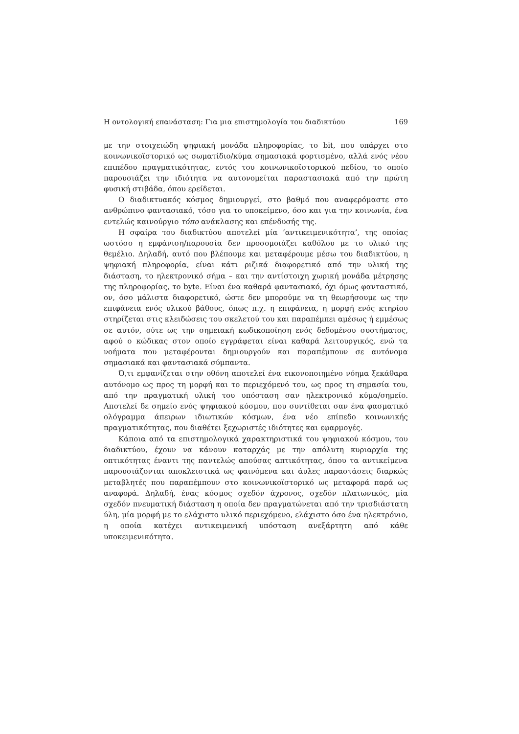Η οντολογική επανάσταση: Για μια επιστημολογία του διαδικτύου 169
με την στοιχειώδη ψηφιακή μονάδα πληροφορίας, το bit, που υπάρχει στο κοινωνικοϊστορικό ως σωματίδιο/κύμα σημασιακά φορτισμένο, αλλά ενός νέου επιπέδου πραγματικότητας, εντός του κοινωνικοϊστορικού πεδίου, το οποίο παρουσιάζει την ιδιότητα να αυτονομείται παραστασιακά από την πρώτη φυσική στιβάδα, όπου ερείδεται.
Ο διαδικτυακός κόσμος δημιουργεί, στο βαθμό που αναφερόμαστε στο ανθρώπινο φαντασιακό, τόσο για το υποκείμενο, όσο και για την κοινωνία, ένα εντελώς καινούργιο τόπο ανάκλασης και επένδυσής της.
Η σφαίρα του διαδικτύου αποτελεί μία ‘αντικειμενικότητα’, της οποίας ωστόσο η εμφάνιση/παρουσία δεν προσομοιάζει καθόλου με το υλικό της θεμέλιο. Δηλαδή, αυτό που βλέπουμε και μεταφέρουμε μέσω του διαδικτύου, η ψηφιακή πληροφορία, είναι κάτι ριζικά διαφορετικό από την υλική της διάσταση, το ηλεκτρονικό σήμα – και την αντίστοιχη χωρική μονάδα μέτρησης της πληροφορίας, το byte. Είναι ένα καθαρά φαντασιακό, όχι όμως φανταστικό, ον, όσο μάλιστα διαφορετικό, ώστε δεν μπορούμε να τη θεωρήσουμε ως την επιφάνεια ενός υλικού βάθους, όπως π.χ. η επιφάνεια, η μορφή ενός κτηρίου στηρίζεται στις κλειδώσεις του σκελετού του και παραπέμπει αμέσως ή εμμέσως σε αυτόν, ούτε ως την σημειακή κωδικοποίηση ενός δεδομένου συστήματος, αφού ο κώδικας στον οποίο εγγράφεται είναι καθαρά λειτουργικός, ενώ τα νοήματα που μεταφέρονται δημιουργούν και παραπέμπουν σε αυτόνομα σημασιακά και φαντασιακά σύμπαντα.
Ό,τι εμφανίζεται στην οθόνη αποτελεί ένα εικονοποιημένο νόημα ξεκάθαρα αυτόνομο ως προς τη μορφή και το περιεχόμενό του, ως προς τη σημασία του, από την πραγματική υλική του υπόσταση σαν ηλεκτρονικό κύμα/σημείο. Αποτελεί δε σημείο ενός ψηφιακού κόσμου, που συντίθεται σαν ένα φασματικό ολόγραμμα άπειρων ιδιωτικών κόσμων, ένα νέο επίπεδο κοινωνικής πραγματικότητας, που διαθέτει ξεχωριστές ιδιότητες και εφαρμογές.
Κάποια από τα επιστημολογικά χαρακτηριστικά του ψηφιακού κόσμου, του διαδικτύου, έχουν να κάνουν καταρχάς με την απόλυτη κυριαρχία της οπτικότητας έναντι της παντελώς απούσας απτικότητας, όπου τα αντικείμενα παρουσιάζονται αποκλειστικά ως φαινόμενα και άυλες παραστάσεις διαρκώς μεταβλητές που παραπέμπουν στο κοινωνικοϊστορικό ως μεταφορά παρά ως αναφορά. Δηλαδή, ένας κόσμος σχεδόν άχρονος, σχεδόν πλατωνικός, μία σχεδόν πνευματική διάσταση η οποία δεν πραγματώνεται από την τρισδιάστατη ύλη, μία μορφή με το ελάχιστο υλικό περιεχόμενο, ελάχιστο όσο ένα ηλεκτρόνιο, η οποία κατέχει αντικειμενική υπόσταση ανεξάρτητη από κάθε υποκειμενικότητα.